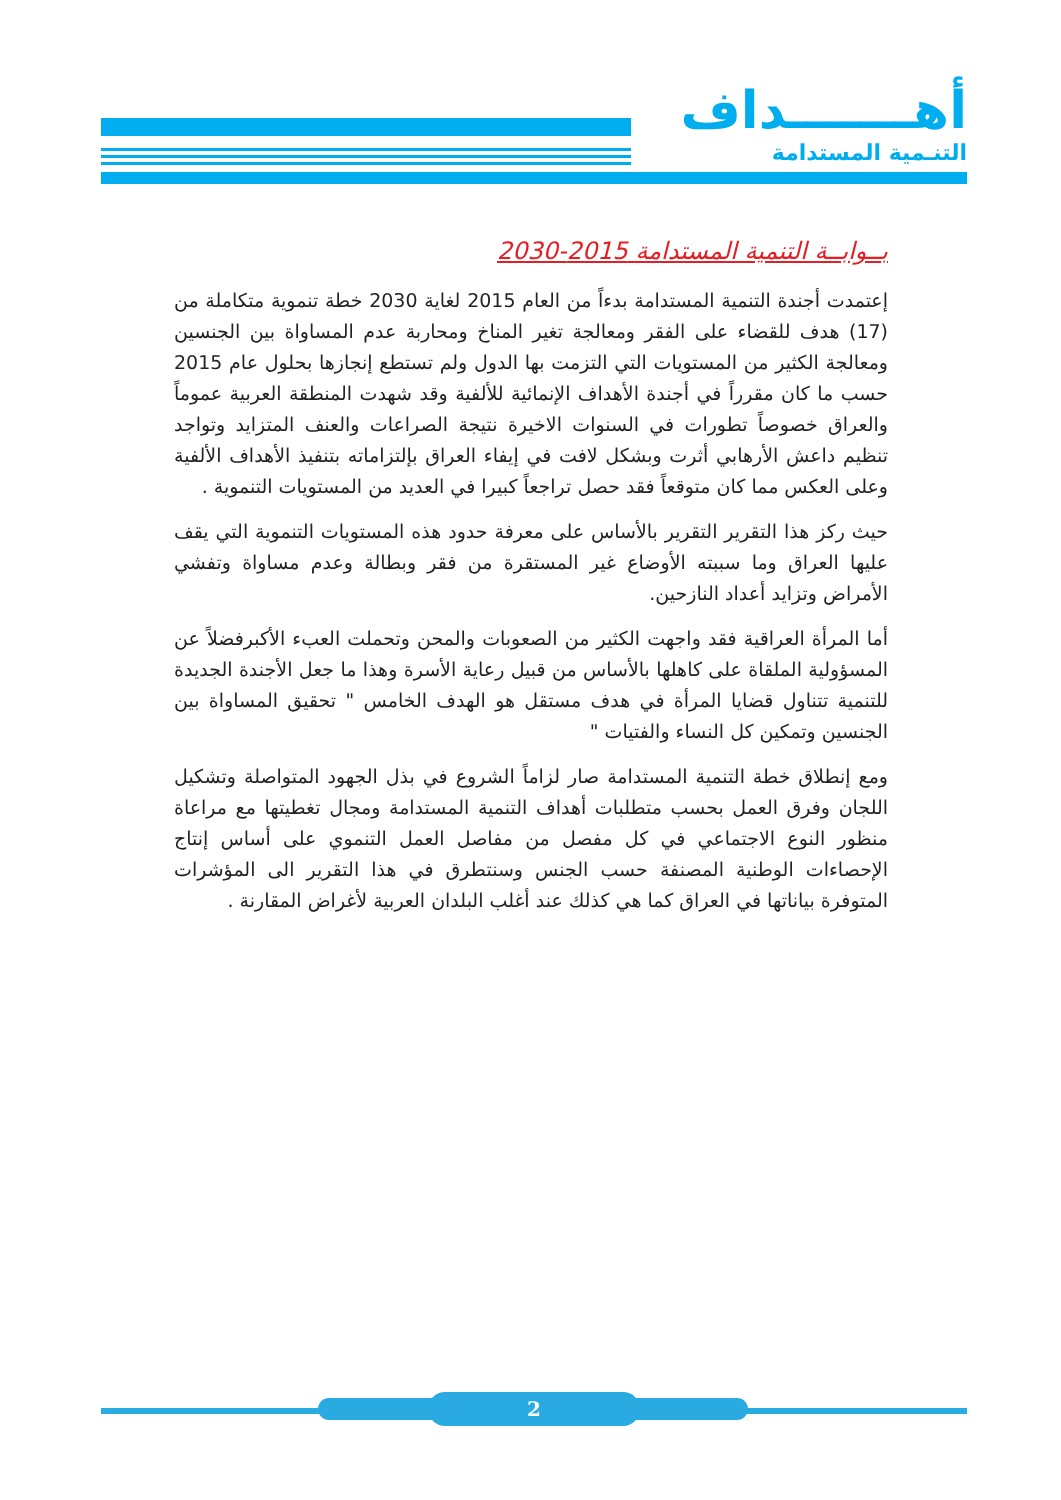أهـــــــداف
التنـمية المستدامة
بــوابــة التنمية المستدامة 2015-2030
إعتمدت أجندة التنمية المستدامة بدءاً من العام 2015 لغاية 2030 خطة تنموية متكاملة من (17) هدف للقضاء على الفقر ومعالجة تغير المناخ ومحاربة عدم المساواة بين الجنسين ومعالجة الكثير من المستويات التي التزمت بها الدول ولم تستطع إنجازها بحلول عام 2015 حسب ما كان مقرراً في أجندة الأهداف الإنمائية للألفية وقد شهدت المنطقة العربية عموماً والعراق خصوصاً تطورات في السنوات الاخيرة نتيجة الصراعات والعنف المتزايد وتواجد تنظيم داعش الأرهابي أثرت وبشكل لافت في إيفاء العراق بإلتزاماته بتنفيذ الأهداف الألفية وعلى العكس مما كان متوقعاً فقد حصل تراجعاً كبيرا في العديد من المستويات التنموية .
حيث ركز هذا التقرير التقرير بالأساس على معرفة حدود هذه المستويات التنموية التي يقف عليها العراق وما سببته الأوضاع غير المستقرة من فقر وبطالة وعدم مساواة وتفشي الأمراض وتزايد أعداد النازحين.
أما المرأة العراقية فقد واجهت الكثير من الصعوبات والمحن وتحملت العبء الأكبرفضلاً عن المسؤولية الملقاة على كاهلها بالأساس من قبيل رعاية الأسرة وهذا ما جعل الأجندة الجديدة للتنمية تتناول قضايا المرأة في هدف مستقل هو الهدف الخامس " تحقيق المساواة بين الجنسين وتمكين كل النساء والفتيات "
ومع إنطلاق خطة التنمية المستدامة صار لزاماً الشروع في بذل الجهود المتواصلة وتشكيل اللجان وفرق العمل بحسب متطلبات أهداف التنمية المستدامة ومجال تغطيتها مع مراعاة منظور النوع الاجتماعي في كل مفصل من مفاصل العمل التنموي على أساس إنتاج الإحصاءات الوطنية المصنفة حسب الجنس وسنتطرق في هذا التقرير الى المؤشرات المتوفرة بياناتها في العراق كما هي كذلك عند أغلب البلدان العربية لأغراض المقارنة .
2